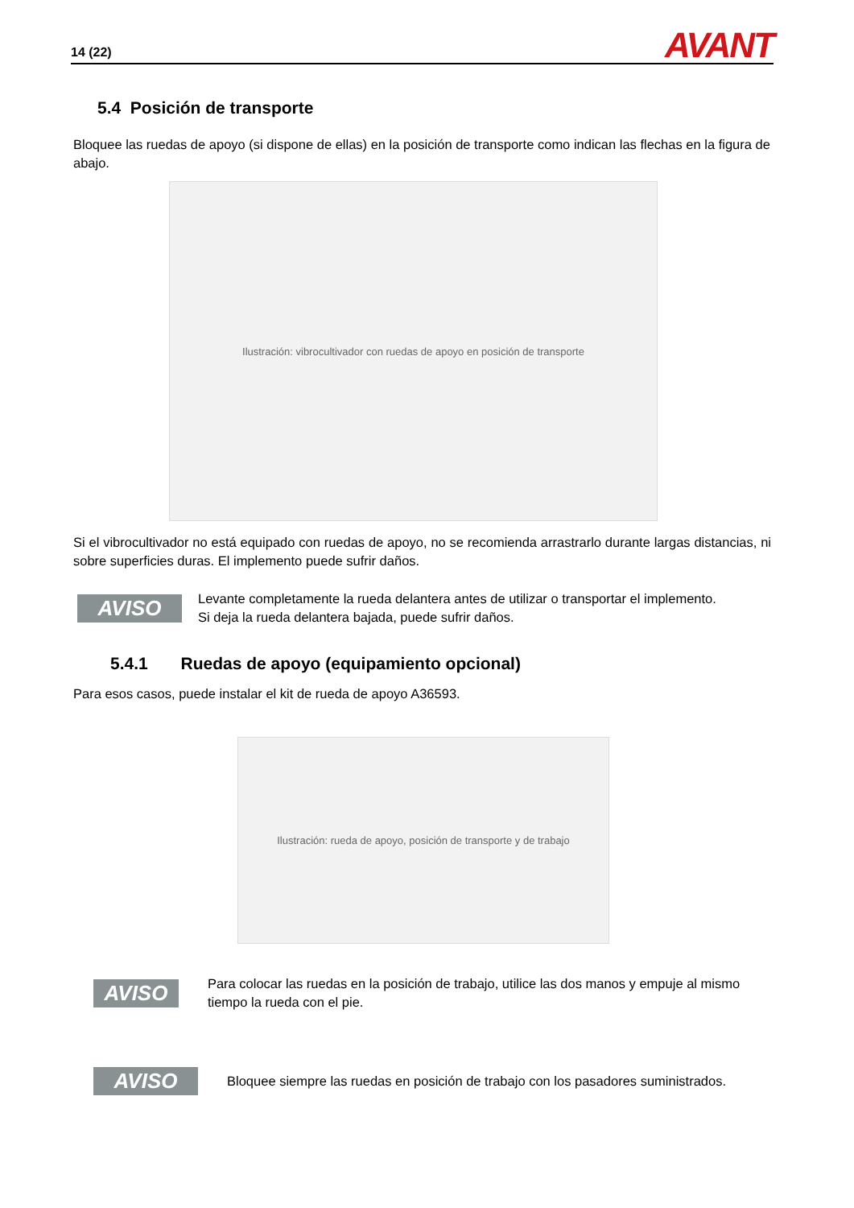14 (22) AVANT
5.4 Posición de transporte
Bloquee las ruedas de apoyo (si dispone de ellas) en la posición de transporte como indican las flechas en la figura de abajo.
Ilustración: vibrocultivador con ruedas de apoyo en posición de transporte
Si el vibrocultivador no está equipado con ruedas de apoyo, no se recomienda arrastrarlo durante largas distancias, ni sobre superficies duras. El implemento puede sufrir daños.
AVISO
Levante completamente la rueda delantera antes de utilizar o transportar el implemento.
Si deja la rueda delantera bajada, puede sufrir daños.
5.4.1 Ruedas de apoyo (equipamiento opcional)
Para esos casos, puede instalar el kit de rueda de apoyo A36593.
Ilustración: rueda de apoyo, posición de transporte y de trabajo
AVISO
Para colocar las ruedas en la posición de trabajo, utilice las dos manos y empuje al mismo tiempo la rueda con el pie.
AVISO
Bloquee siempre las ruedas en posición de trabajo con los pasadores suministrados.